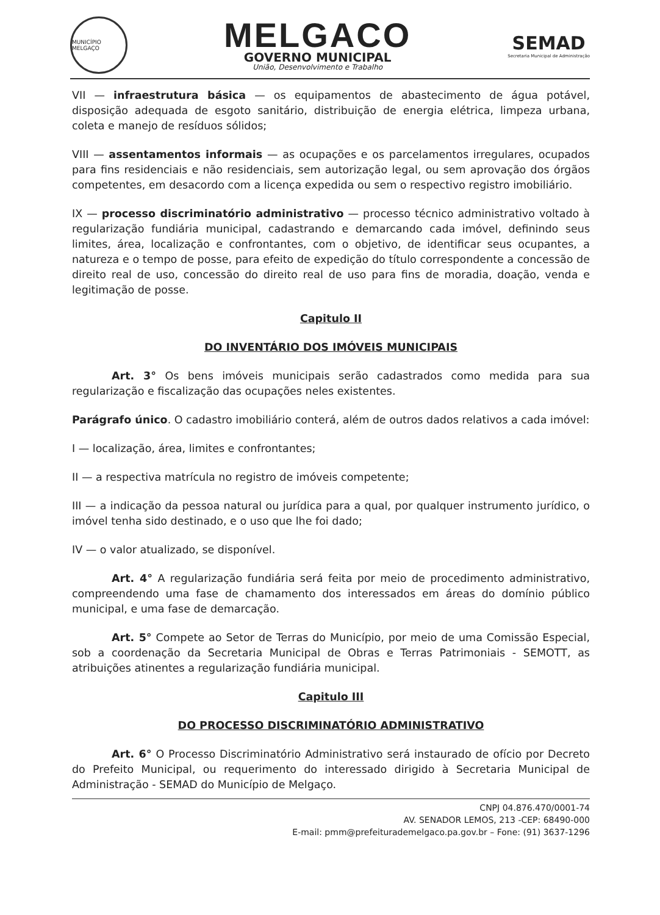MUNICÍPIO MELGAÇO
MELGACO
GOVERNO MUNICIPAL
União, Desenvolvimento e Trabalho
SEMAD
Secretaria Municipal de Administração
VII — infraestrutura básica — os equipamentos de abastecimento de água potável, disposição adequada de esgoto sanitário, distribuição de energia elétrica, limpeza urbana, coleta e manejo de resíduos sólidos;
VIII — assentamentos informais — as ocupações e os parcelamentos irregulares, ocupados para fins residenciais e não residenciais, sem autorização legal, ou sem aprovação dos órgãos competentes, em desacordo com a licença expedida ou sem o respectivo registro imobiliário.
IX — processo discriminatório administrativo — processo técnico administrativo voltado à regularização fundiária municipal, cadastrando e demarcando cada imóvel, definindo seus limites, área, localização e confrontantes, com o objetivo, de identificar seus ocupantes, a natureza e o tempo de posse, para efeito de expedição do título correspondente a concessão de direito real de uso, concessão do direito real de uso para fins de moradia, doação, venda e legitimação de posse.
Capitulo II
DO INVENTÁRIO DOS IMÓVEIS MUNICIPAIS
Art. 3° Os bens imóveis municipais serão cadastrados como medida para sua regularização e fiscalização das ocupações neles existentes.
Parágrafo único. O cadastro imobiliário conterá, além de outros dados relativos a cada imóvel:
I — localização, área, limites e confrontantes;
II — a respectiva matrícula no registro de imóveis competente;
III — a indicação da pessoa natural ou jurídica para a qual, por qualquer instrumento jurídico, o imóvel tenha sido destinado, e o uso que lhe foi dado;
IV — o valor atualizado, se disponível.
Art. 4° A regularização fundiária será feita por meio de procedimento administrativo, compreendendo uma fase de chamamento dos interessados em áreas do domínio público municipal, e uma fase de demarcação.
Art. 5° Compete ao Setor de Terras do Município, por meio de uma Comissão Especial, sob a coordenação da Secretaria Municipal de Obras e Terras Patrimoniais - SEMOTT, as atribuições atinentes a regularização fundiária municipal.
Capitulo III
DO PROCESSO DISCRIMINATÓRIO ADMINISTRATIVO
Art. 6° O Processo Discriminatório Administrativo será instaurado de ofício por Decreto do Prefeito Municipal, ou requerimento do interessado dirigido à Secretaria Municipal de Administração - SEMAD do Município de Melgaço.
CNPJ 04.876.470/0001-74
AV. SENADOR LEMOS, 213 -CEP: 68490-000
E-mail: pmm@prefeiturademelgaco.pa.gov.br – Fone: (91) 3637-1296